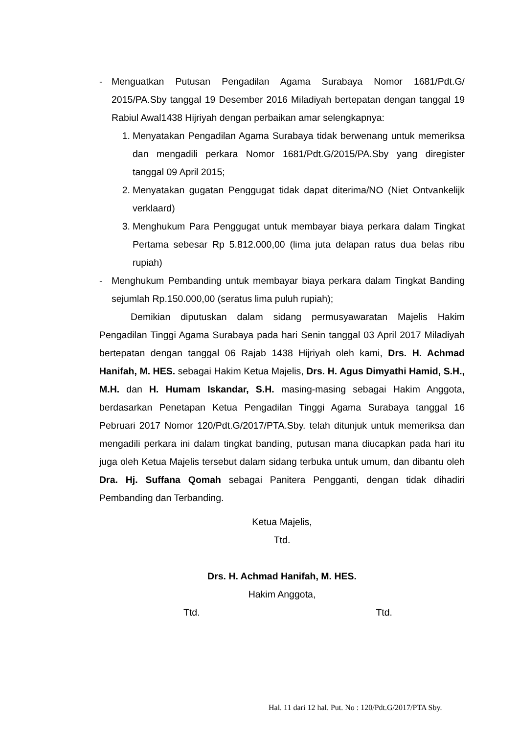- Menguatkan Putusan Pengadilan Agama Surabaya Nomor 1681/Pdt.G/ 2015/PA.Sby tanggal 19 Desember 2016 Miladiyah bertepatan dengan tanggal 19 Rabiul Awal1438 Hijriyah dengan perbaikan amar selengkapnya:
1. Menyatakan Pengadilan Agama Surabaya tidak berwenang untuk memeriksa dan mengadili perkara Nomor 1681/Pdt.G/2015/PA.Sby yang diregister tanggal 09 April 2015;
2. Menyatakan gugatan Penggugat tidak dapat diterima/NO (Niet Ontvankelijk verklaard)
3. Menghukum Para Penggugat untuk membayar biaya perkara dalam Tingkat Pertama sebesar Rp 5.812.000,00 (lima juta delapan ratus dua belas ribu rupiah)
- Menghukum Pembanding untuk membayar biaya perkara dalam Tingkat Banding sejumlah Rp.150.000,00 (seratus lima puluh rupiah);
Demikian diputuskan dalam sidang permusyawaratan Majelis Hakim Pengadilan Tinggi Agama Surabaya pada hari Senin tanggal 03 April 2017 Miladiyah bertepatan dengan tanggal 06 Rajab 1438 Hijriyah oleh kami, Drs. H. Achmad Hanifah, M. HES. sebagai Hakim Ketua Majelis, Drs. H. Agus Dimyathi Hamid, S.H., M.H. dan H. Humam Iskandar, S.H. masing-masing sebagai Hakim Anggota, berdasarkan Penetapan Ketua Pengadilan Tinggi Agama Surabaya tanggal 16 Pebruari 2017 Nomor 120/Pdt.G/2017/PTA.Sby. telah ditunjuk untuk memeriksa dan mengadili perkara ini dalam tingkat banding, putusan mana diucapkan pada hari itu juga oleh Ketua Majelis tersebut dalam sidang terbuka untuk umum, dan dibantu oleh Dra. Hj. Suffana Qomah sebagai Panitera Pengganti, dengan tidak dihadiri Pembanding dan Terbanding.
Ketua Majelis,
Ttd.
Drs. H. Achmad Hanifah, M. HES.
Hakim Anggota,
Ttd. Ttd.
Hal. 11 dari 12 hal. Put. No : 120/Pdt.G/2017/PTA Sby.